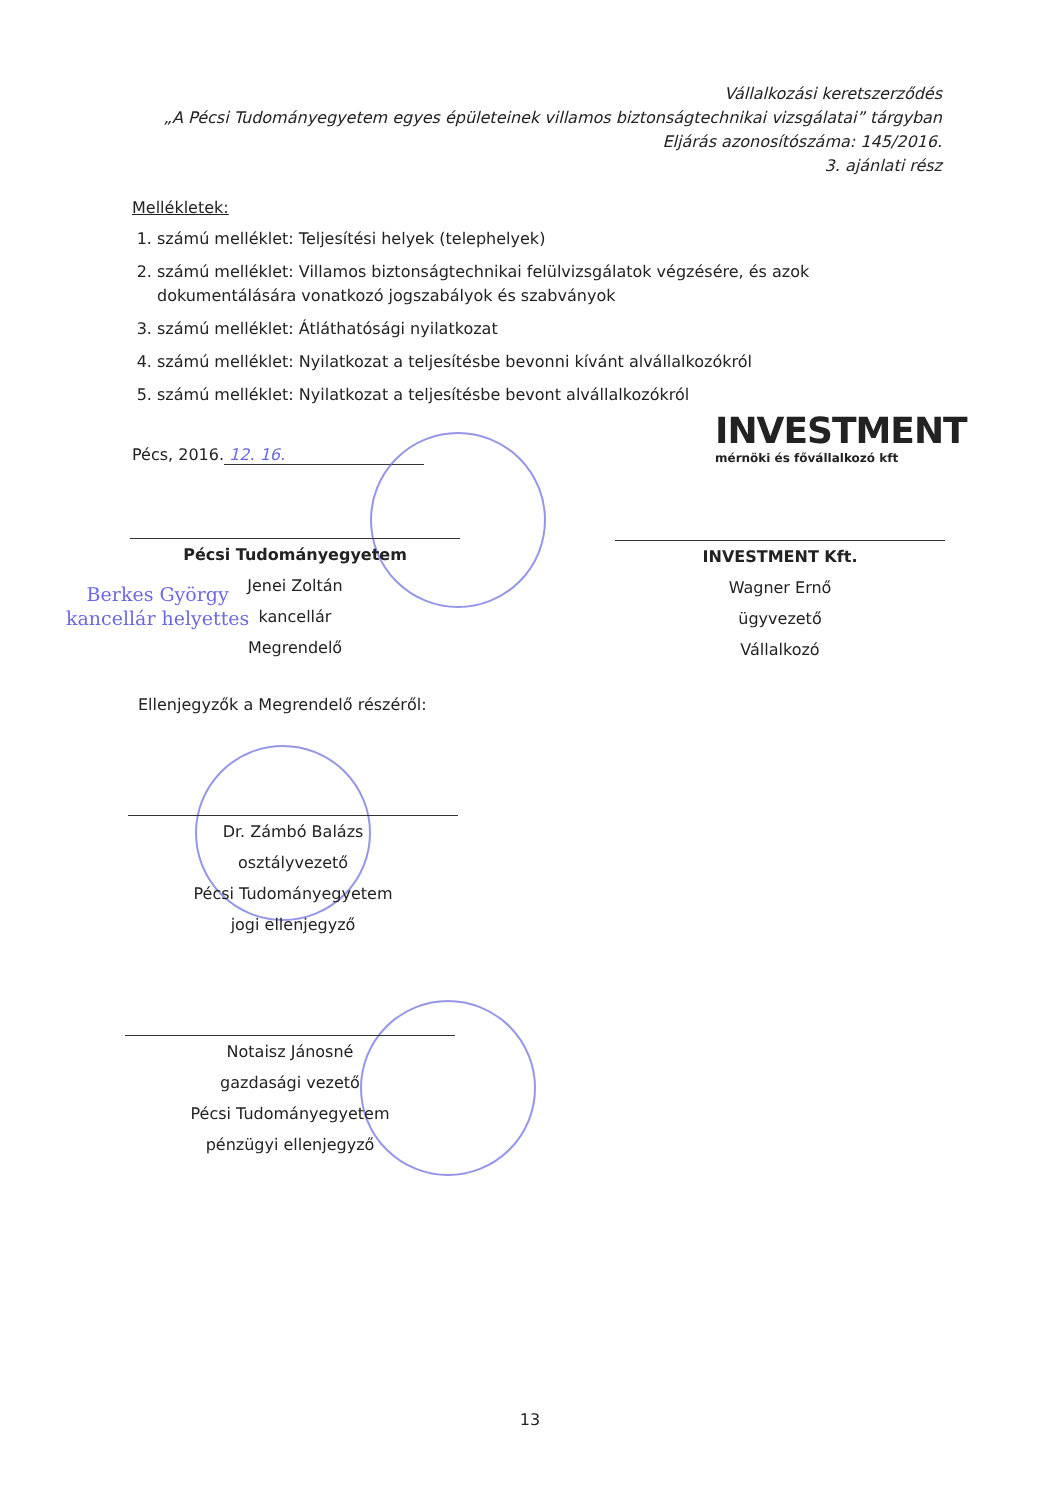Vállalkozási keretszerződés
„A Pécsi Tudományegyetem egyes épületeinek villamos biztonságtechnikai vizsgálatai” tárgyban
Eljárás azonosítószáma: 145/2016.
3. ajánlati rész
Mellékletek:
1. számú melléklet: Teljesítési helyek (telephelyek)
2. számú melléklet: Villamos biztonságtechnikai felülvizsgálatok végzésére, és azok dokumentálására vonatkozó jogszabályok és szabványok
3. számú melléklet: Átláthatósági nyilatkozat
4. számú melléklet: Nyilatkozat a teljesítésbe bevonni kívánt alvállalkozókról
5. számú melléklet: Nyilatkozat a teljesítésbe bevont alvállalkozókról
Pécs, 2016. 12. 16.
INVESTMENT
mérnöki és fővállalkozó kft
Pécsi Tudományegyetem
Jenei Zoltán
kancellár
Megrendelő
Berkes György
kancellár helyettes
INVESTMENT Kft.
Wagner Ernő
ügyvezető
Vállalkozó
Ellenjegyzők a Megrendelő részéről:
Dr. Zámbó Balázs
osztályvezető
Pécsi Tudományegyetem
jogi ellenjegyző
Notaisz Jánosné
gazdasági vezető
Pécsi Tudományegyetem
pénzügyi ellenjegyző
13